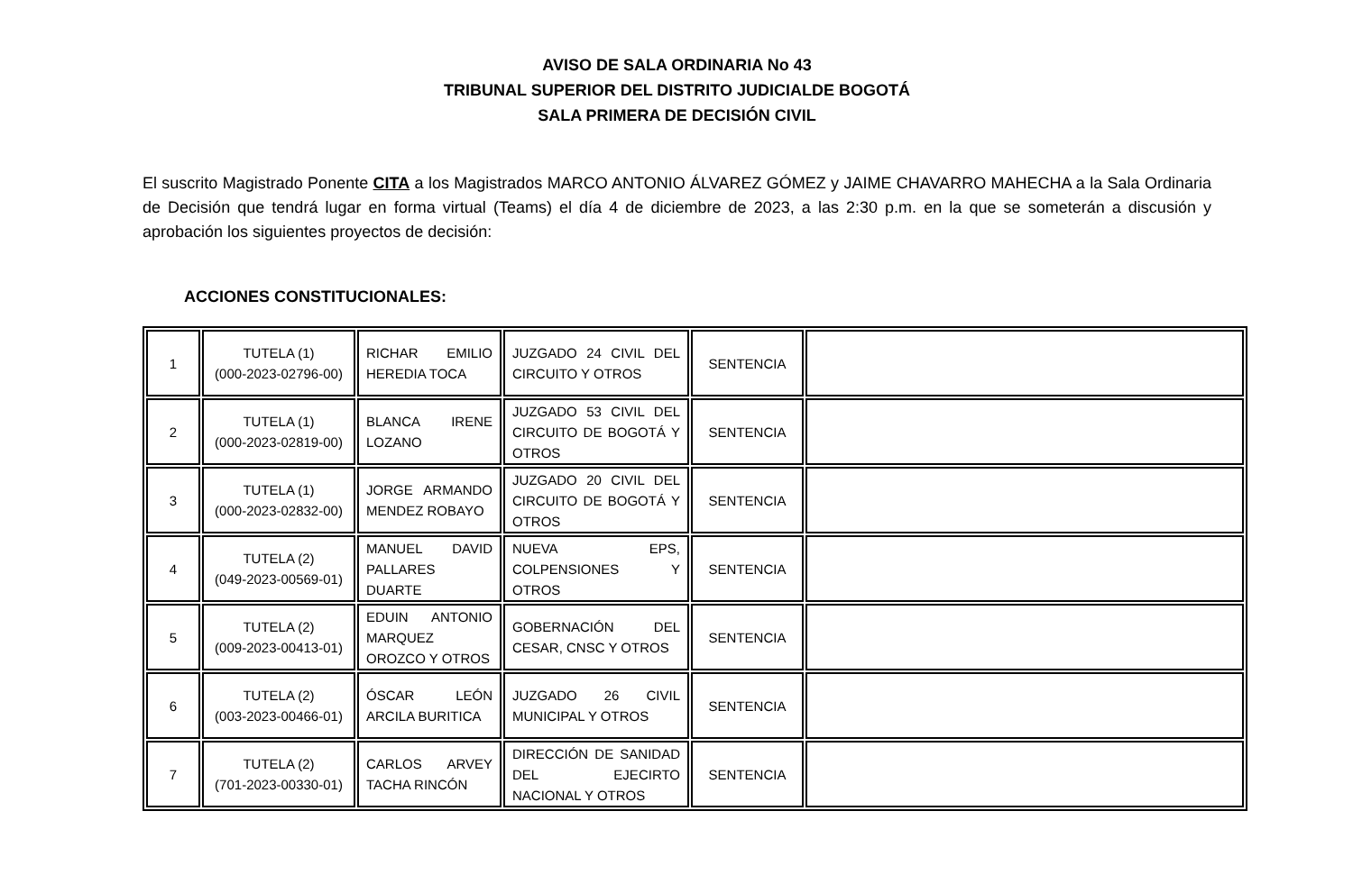AVISO DE SALA ORDINARIA No 43
TRIBUNAL SUPERIOR DEL DISTRITO JUDICIALDE BOGOTÁ
SALA PRIMERA DE DECISIÓN CIVIL
El suscrito Magistrado Ponente CITA a los Magistrados MARCO ANTONIO ÁLVAREZ GÓMEZ y JAIME CHAVARRO MAHECHA a la Sala Ordinaria de Decisión que tendrá lugar en forma virtual (Teams) el día 4 de diciembre de 2023, a las 2:30 p.m. en la que se someterán a discusión y aprobación los siguientes proyectos de decisión:
ACCIONES CONSTITUCIONALES:
| 1 | TUTELA (1) (000-2023-02796-00) | RICHAR EMILIO HEREDIA TOCA | JUZGADO 24 CIVIL DEL CIRCUITO Y OTROS | SENTENCIA | |
| 2 | TUTELA (1) (000-2023-02819-00) | BLANCA IRENE LOZANO | JUZGADO 53 CIVIL DEL CIRCUITO DE BOGOTÁ Y OTROS | SENTENCIA | |
| 3 | TUTELA (1) (000-2023-02832-00) | JORGE ARMANDO MENDEZ ROBAYO | JUZGADO 20 CIVIL DEL CIRCUITO DE BOGOTÁ Y OTROS | SENTENCIA | |
| 4 | TUTELA (2) (049-2023-00569-01) | MANUEL DAVID PALLARES DUARTE | NUEVA EPS, COLPENSIONES Y OTROS | SENTENCIA | |
| 5 | TUTELA (2) (009-2023-00413-01) | EDUIN ANTONIO MARQUEZ OROZCO Y OTROS | GOBERNACIÓN DEL CESAR, CNSC Y OTROS | SENTENCIA | |
| 6 | TUTELA (2) (003-2023-00466-01) | ÓSCAR LEÓN ARCILA BURITICA | JUZGADO 26 CIVIL MUNICIPAL Y OTROS | SENTENCIA | |
| 7 | TUTELA (2) (701-2023-00330-01) | CARLOS ARVEY TACHA RINCÓN | DIRECCIÓN DE SANIDAD DEL EJECIRTO NACIONAL Y OTROS | SENTENCIA | |